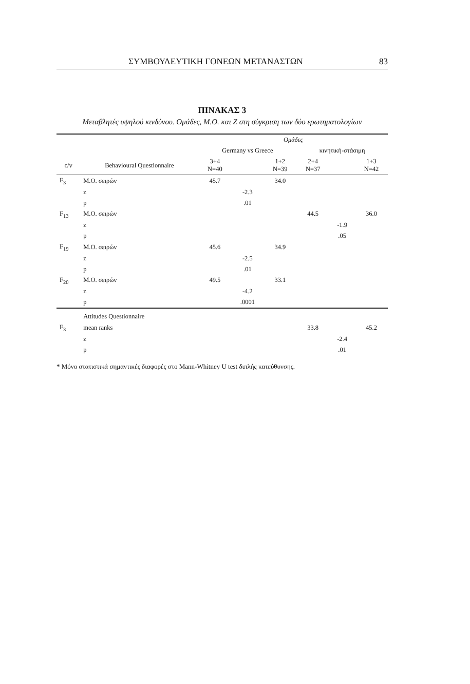ΣΥΜΒΟΥΛΕΥΤΙΚΗ ΓΟΝΕΩΝ ΜΕΤΑΝΑΣΤΩΝ 83
ΠΙΝΑΚΑΣ 3
Μεταβλητές υψηλού κινδύνου. Ομάδες, Μ.Ο. και Ζ στη σύγκριση των δύο ερωτηματολογίων
| | | Ομάδες | | | | | |
| --- | --- | --- | --- | --- | --- | --- | --- |
| | | Germany vs Greece | | | κινητική-στάσιμη | | |
| c/v | Behavioural Questionnaire | 3+4 N=40 | | 1+2 N=39 | 2+4 N=37 | | 1+3 N=42 |
| F<sub>3</sub> | M.O. σειρών | 45.7 | | 34.0 | | | |
| | z | | -2.3 | | | | |
| | p | | .01 | | | | |
| F<sub>13</sub> | M.O. σειρών | | | | 44.5 | | 36.0 |
| | z | | | | | -1.9 | |
| | p | | | | | .05 | |
| F<sub>19</sub> | M.O. σειρών | 45.6 | | 34.9 | | | |
| | z | | -2.5 | | | | |
| | p | | .01 | | | | |
| F<sub>20</sub> | M.O. σειρών | 49.5 | | 33.1 | | | |
| | z | | -4.2 | | | | |
| | p | | .0001 | | | | |
| | Attitudes Questionnaire | | | | | | |
| F<sub>3</sub> | mean ranks | | | | 33.8 | | 45.2 |
| | z | | | | | -2.4 | |
| | p | | | | | .01 | |
* Μόνο στατιστικά σημαντικές διαφορές στο Mann-Whitney U test διπλής κατεύθυνσης.